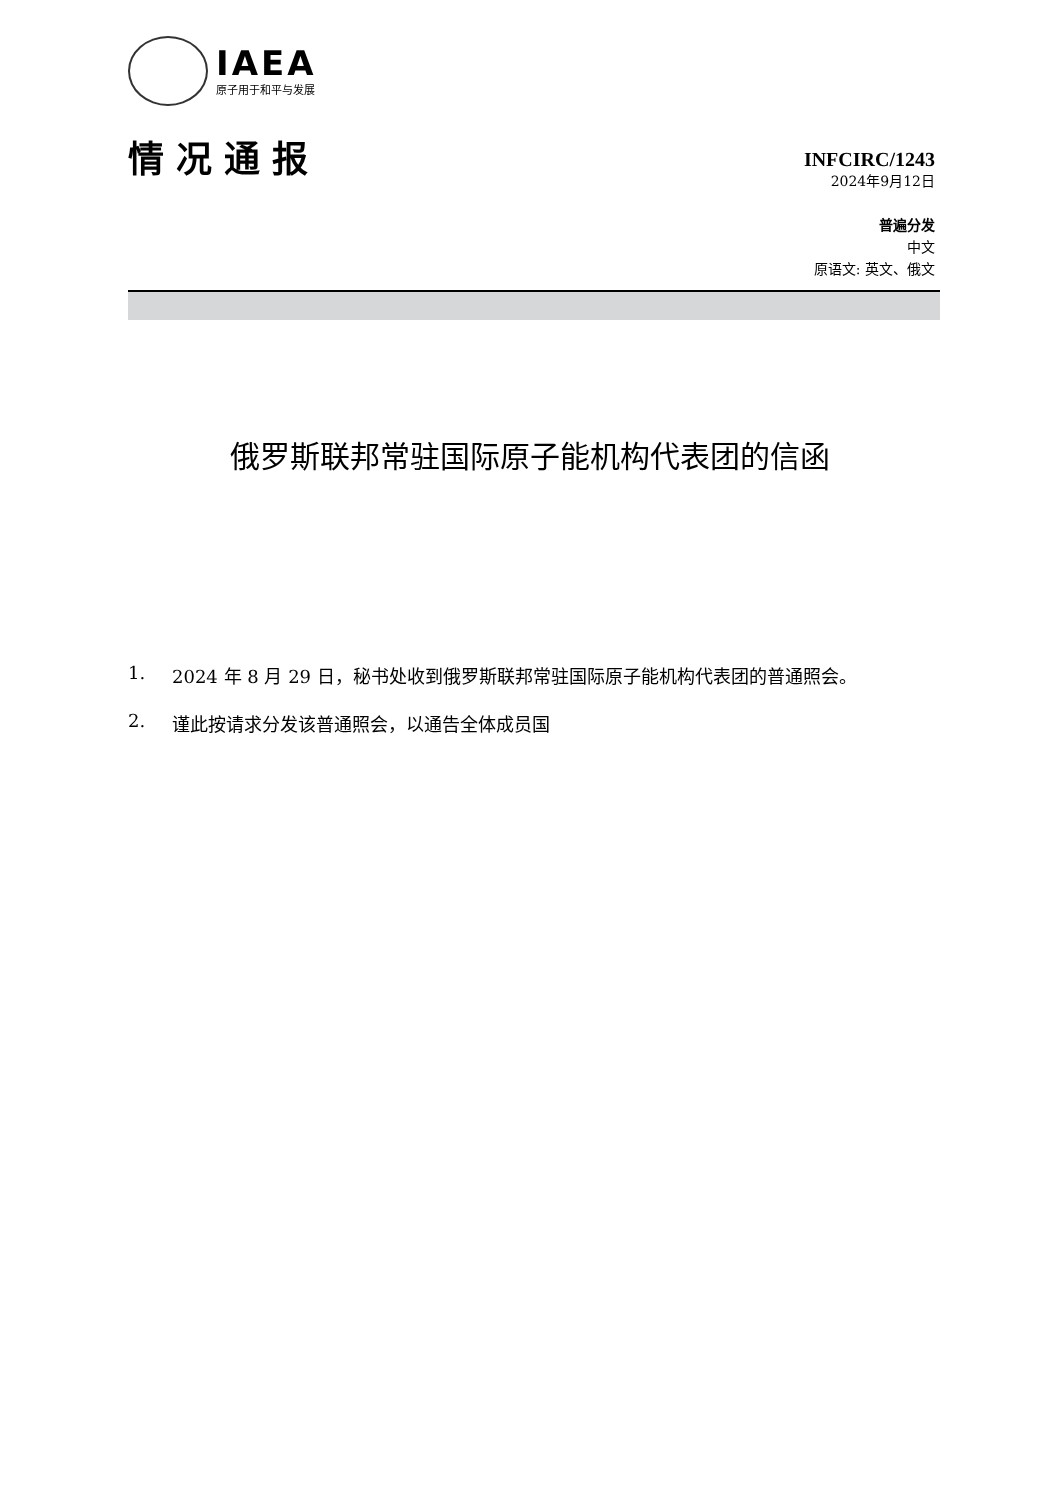IAEA
原子用于和平与发展
情况通报
INFCIRC/1243
2024年9月12日
普遍分发
中文
原语文: 英文、俄文
俄罗斯联邦常驻国际原子能机构代表团的信函
1. 2024 年 8 月 29 日，秘书处收到俄罗斯联邦常驻国际原子能机构代表团的普通照会。
2. 谨此按请求分发该普通照会，以通告全体成员国